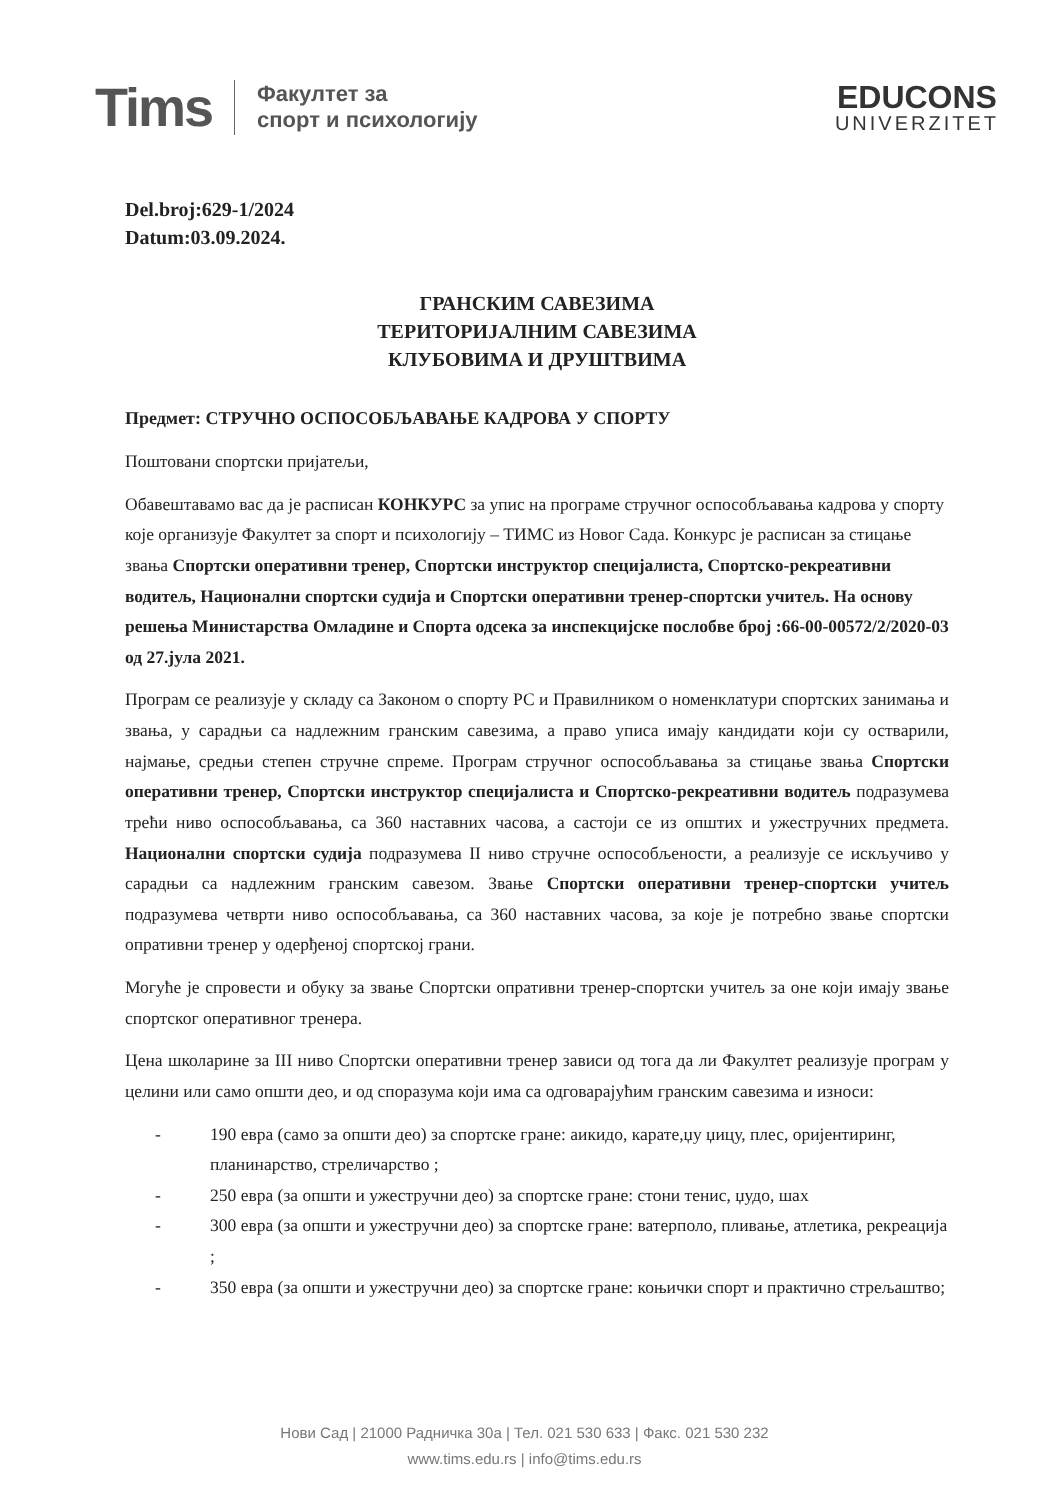Tims Факултет за
спорт и психологију
EDUCONS
UNIVERZITET
Del.broj:629-1/2024
Datum:03.09.2024.
ГРАНСКИМ САВЕЗИМА
ТЕРИТОРИЈАЛНИМ САВЕЗИМА
КЛУБОВИМА И ДРУШТВИМА
Предмет: СТРУЧНО ОСПОСОБЉАВАЊЕ КАДРОВА У СПОРТУ
Поштовани спортски пријатељи,
Обавештавамо вас да је расписан КОНКУРС за упис на програме стручног оспособљавања кадрова у спорту које организује Факултет за спорт и психологију – ТИМС из Новог Сада. Конкурс је расписан за стицање звања Спортски оперативни тренер, Спортски инструктор специјалиста, Спортско-рекреативни водитељ, Национални спортски судија и Спортски оперативни тренер-спортски учитељ. На основу решења Министарства Омладине и Спорта одсека за инспекцијске послобве број :66-00-00572/2/2020-03 од 27.јула 2021.
Програм се реализује у складу са Законом о спорту РС и Правилником о номенклатури спортских занимања и звања, у сарадњи са надлежним гранским савезима, а право уписа имају кандидати који су остварили, најмање, средњи степен стручне спреме. Програм стручног оспособљавања за стицање звања Спортски оперативни тренер, Спортски инструктор специјалиста и Спортско-рекреативни водитељ подразумева трећи ниво оспособљавања, са 360 наставних часова, а састоји се из општих и ужестручних предмета. Национални спортски судија подразумева II ниво стручне оспособљености, а реализује се искључиво у сарадњи са надлежним гранским савезом. Звање Спортски оперативни тренер-спортски учитељ подразумева четврти ниво оспособљавања, са 360 наставних часова, за које је потребно звање спортски опративни тренер у одерђеној спортској грани.
Могуће је спровести и обуку за звање Спортски опративни тренер-спортски учитељ за оне који имају звање спортског оперативног тренера.
Цена школарине за III ниво Спортски оперативни тренер зависи од тога да ли Факултет реализује програм у целини или само општи део, и од споразума који има са одговарајућим гранским савезима и износи:
- 190 евра (само за општи део) за спортске гране: аикидо, карате,џу џицу, плес, оријентиринг, планинарство, стреличарство ;
- 250 евра (за општи и ужестручни део) за спортске гране: стони тенис, џудо, шах
- 300 евра (за општи и ужестручни део) за спортске гране: ватерполо, пливање, атлетика, рекреација ;
- 350 евра (за општи и ужестручни део) за спортске гране: коњички спорт и практично стрељаштво;
Нови Сад | 21000 Радничка 30а | Тел. 021 530 633 | Факс. 021 530 232
www.tims.edu.rs | info@tims.edu.rs